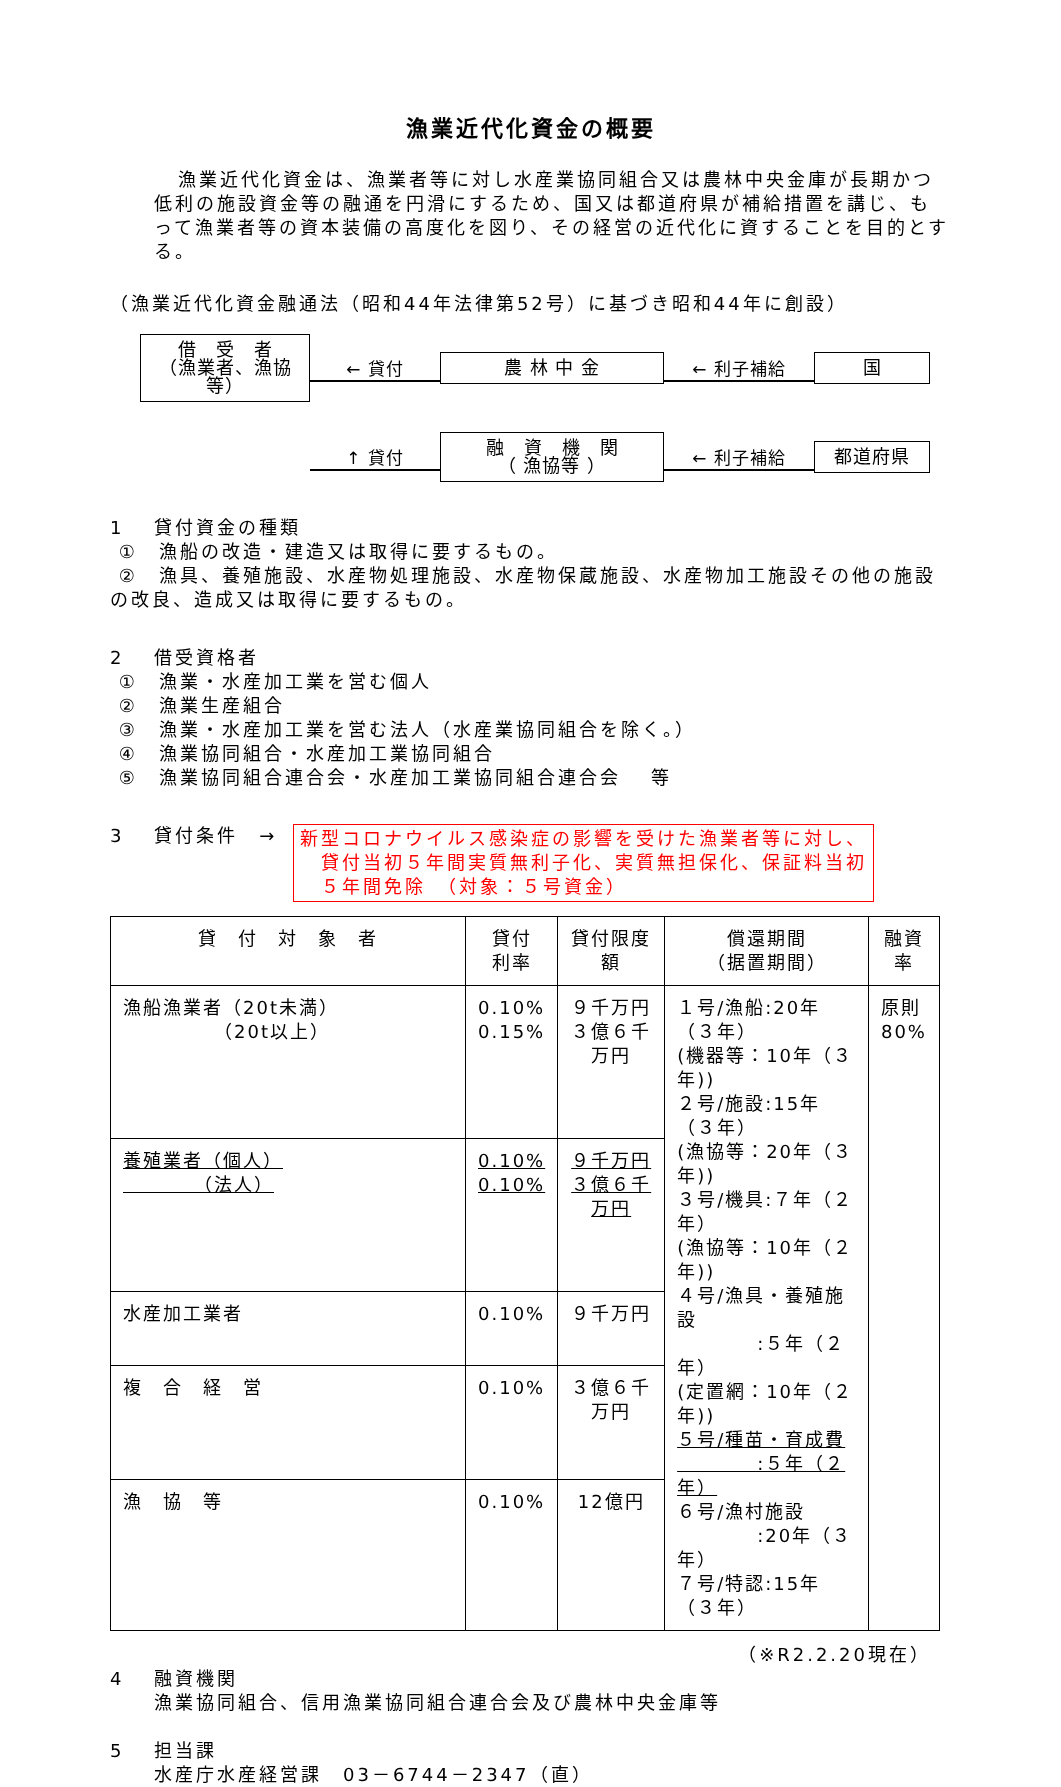漁業近代化資金の概要
漁業近代化資金は、漁業者等に対し水産業協同組合又は農林中央金庫が長期かつ低利の施設資金等の融通を円滑にするため、国又は都道府県が補給措置を講じ、もって漁業者等の資本装備の高度化を図り、その経営の近代化に資することを目的とする。
（漁業近代化資金融通法（昭和44年法律第52号）に基づき昭和44年に創設）
借　受　者
（漁業者、漁協等）
← 貸付
農 林 中 金
← 利子補給
国
↑ 貸付
融　資　機　関
（ 漁協等 ）
← 利子補給
都道府県
1　 貸付資金の種類
①　漁船の改造・建造又は取得に要するもの。
②　漁具、養殖施設、水産物処理施設、水産物保蔵施設、水産物加工施設その他の施設の改良、造成又は取得に要するもの。
2　 借受資格者
①　漁業・水産加工業を営む個人
②　漁業生産組合
③　漁業・水産加工業を営む法人（水産業協同組合を除く。）
④　漁業協同組合・水産加工業協同組合
⑤　漁業協同組合連合会・水産加工業協同組合連合会　 等
3　 貸付条件　→ 新型コロナウイルス感染症の影響を受けた漁業者等に対し、
　貸付当初５年間実質無利子化、実質無担保化、保証料当初
　５年間免除　（対象：５号資金）
| 貸 付 対 象 者 | 貸付 利率 | 貸付限度額 | 償還期間 （据置期間） | 融資 率 |
| --- | --- | --- | --- | --- |
| 漁船漁業者（20t未満） （20t以上） | 0.10% 0.15% | ９千万円 ３億６千万円 | １号/漁船:20年（３年） (機器等：10年（３年)) ２号/施設:15年（３年） (漁協等：20年（３年)) ３号/機具:７年（２年） (漁協等：10年（２年)) ４号/漁具・養殖施設 :５年（２年） (定置網：10年（２年)) ５号/種苗・育成費 :５年（２年） ６号/漁村施設 :20年（３年） ７号/特認:15年（３年） | 原則 80% |
| 養殖業者（個人） （法人） | 0.10% 0.10% | ９千万円 ３億６千万円 | | |
| 水産加工業者 | 0.10% | ９千万円 | | |
| 複 合 経 営 | 0.10% | ３億６千万円 | | |
| 漁 協 等 | 0.10% | 12億円 | | |
（※R2.2.20現在）
4　 融資機関
漁業協同組合、信用漁業協同組合連合会及び農林中央金庫等
5　 担当課
水産庁水産経営課　03－6744－2347（直）